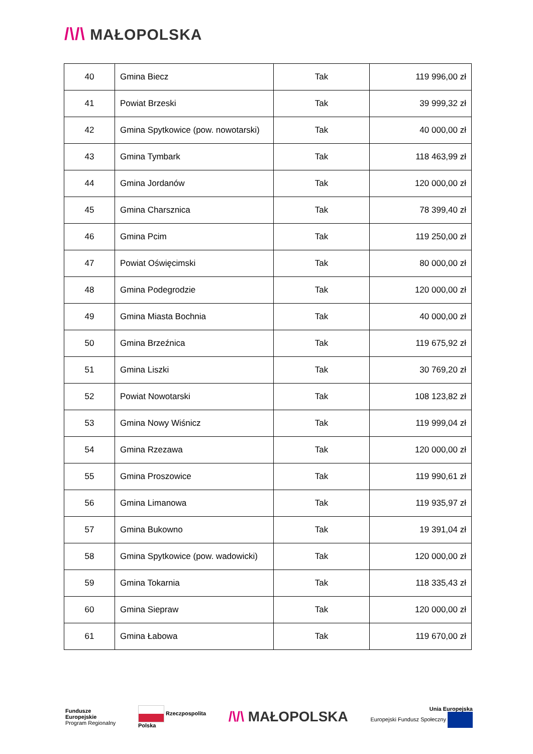/\/\ MAŁOPOLSKA
| 40 | Gmina Biecz | Tak | 119 996,00 zł |
| 41 | Powiat Brzeski | Tak | 39 999,32 zł |
| 42 | Gmina Spytkowice (pow. nowotarski) | Tak | 40 000,00 zł |
| 43 | Gmina Tymbark | Tak | 118 463,99 zł |
| 44 | Gmina Jordanów | Tak | 120 000,00 zł |
| 45 | Gmina Charsznica | Tak | 78 399,40 zł |
| 46 | Gmina Pcim | Tak | 119 250,00 zł |
| 47 | Powiat Oświęcimski | Tak | 80 000,00 zł |
| 48 | Gmina Podegrodzie | Tak | 120 000,00 zł |
| 49 | Gmina Miasta Bochnia | Tak | 40 000,00 zł |
| 50 | Gmina Brzeźnica | Tak | 119 675,92 zł |
| 51 | Gmina Liszki | Tak | 30 769,20 zł |
| 52 | Powiat Nowotarski | Tak | 108 123,82 zł |
| 53 | Gmina Nowy Wiśnicz | Tak | 119 999,04 zł |
| 54 | Gmina Rzezawa | Tak | 120 000,00 zł |
| 55 | Gmina Proszowice | Tak | 119 990,61 zł |
| 56 | Gmina Limanowa | Tak | 119 935,97 zł |
| 57 | Gmina Bukowno | Tak | 19 391,04 zł |
| 58 | Gmina Spytkowice (pow. wadowicki) | Tak | 120 000,00 zł |
| 59 | Gmina Tokarnia | Tak | 118 335,43 zł |
| 60 | Gmina Siepraw | Tak | 120 000,00 zł |
| 61 | Gmina Łabowa | Tak | 119 670,00 zł |
Fundusze
Europejskie
Program Regionalny
Rzeczpospolita
Polska
/\/\ MAŁOPOLSKA
Unia Europejska
Europejski Fundusz Społeczny